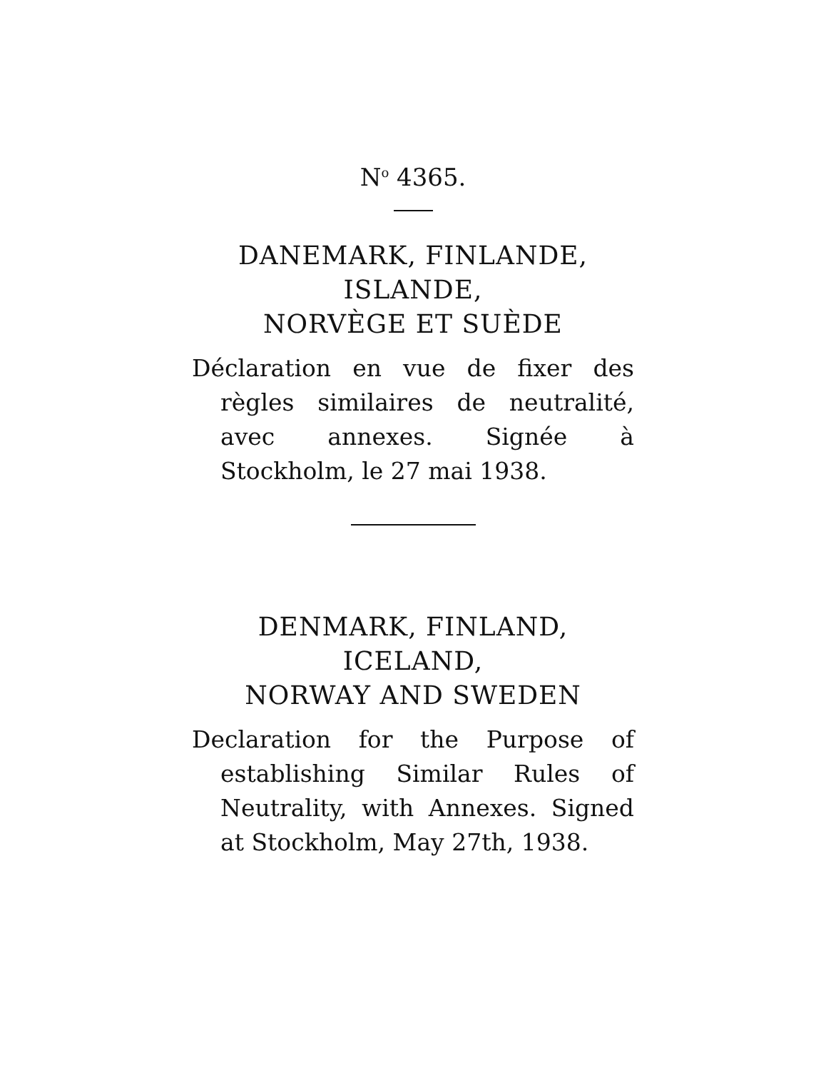N<sup>o</sup> 4365.
DANEMARK, FINLANDE,
ISLANDE,
NORVÈGE ET SUÈDE
Déclaration en vue de fixer des règles similaires de neutralité, avec annexes. Signée à Stockholm, le 27 mai 1938.
DENMARK, FINLAND,
ICELAND,
NORWAY AND SWEDEN
Declaration for the Purpose of establishing Similar Rules of Neutrality, with Annexes. Signed at Stockholm, May 27th, 1938.